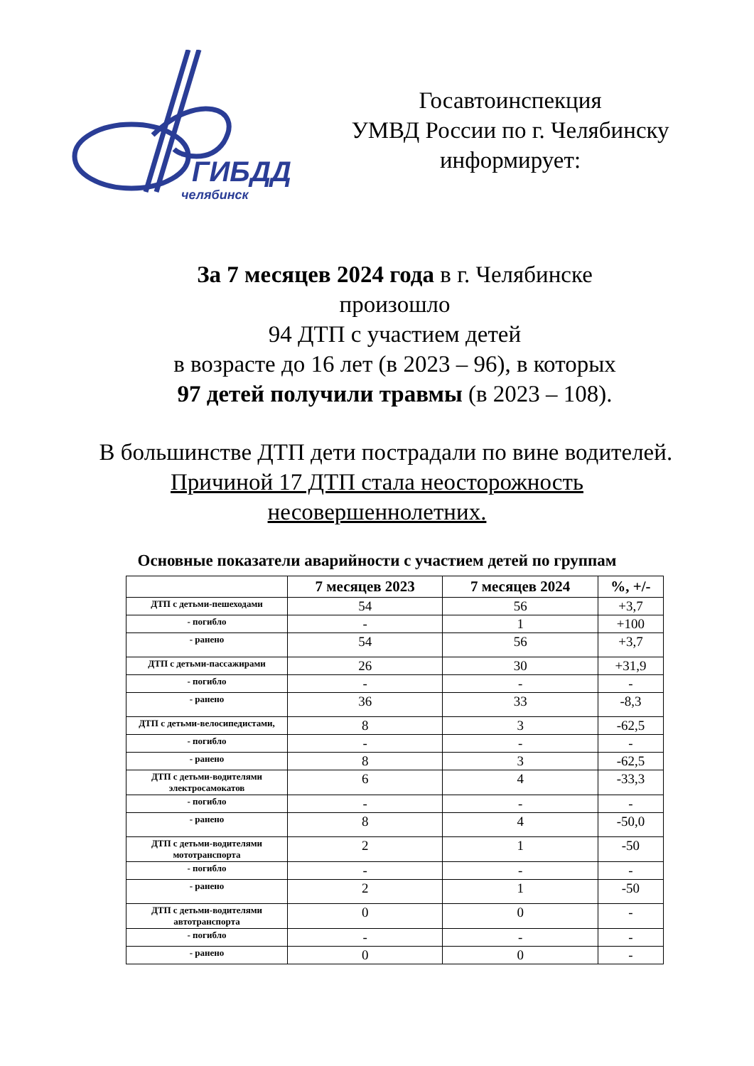ГИБДД
челябинск
Госавтоинспекция
УМВД России по г. Челябинску
информирует:
За 7 месяцев 2024 года в г. Челябинске
произошло
94 ДТП с участием детей
в возрасте до 16 лет (в 2023 – 96), в которых
97 детей получили травмы (в 2023 – 108).
В большинстве ДТП дети пострадали по вине водителей. Причиной 17 ДТП стала неосторожность несовершеннолетних.
Основные показатели аварийности с участием детей по группам
| | 7 месяцев 2023 | 7 месяцев 2024 | %, +/- |
| --- | --- | --- | --- |
| ДТП с детьми-пешеходами | 54 | 56 | +3,7 |
| - погибло | - | 1 | +100 |
| - ранено | 54 | 56 | +3,7 |
| ДТП с детьми-пассажирами | 26 | 30 | +31,9 |
| - погибло | - | - | - |
| - ранено | 36 | 33 | -8,3 |
| ДТП с детьми-велосипедистами, | 8 | 3 | -62,5 |
| - погибло | - | - | - |
| - ранено | 8 | 3 | -62,5 |
| ДТП с детьми-водителями электросамокатов | 6 | 4 | -33,3 |
| - погибло | - | - | - |
| - ранено | 8 | 4 | -50,0 |
| ДТП с детьми-водителями мототранспорта | 2 | 1 | -50 |
| - погибло | - | - | - |
| - ранено | 2 | 1 | -50 |
| ДТП с детьми-водителями автотранспорта | 0 | 0 | - |
| - погибло | - | - | - |
| - ранено | 0 | 0 | - |